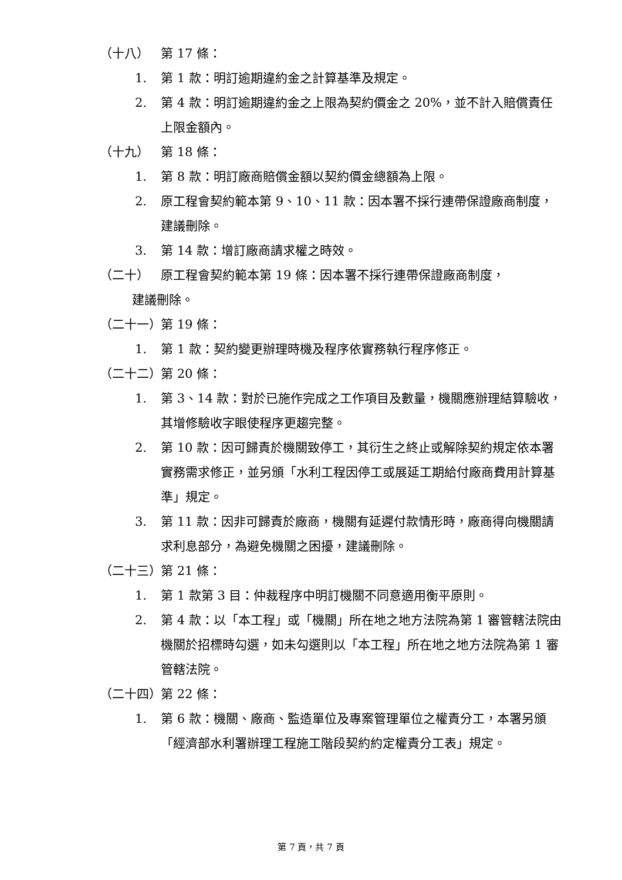（十八） 第 17 條：
1. 第 1 款：明訂逾期違約金之計算基準及規定。
2. 第 4 款：明訂逾期違約金之上限為契約價金之 20%，並不計入賠償責任上限金額內。
（十九） 第 18 條：
1. 第 8 款：明訂廠商賠償金額以契約價金總額為上限。
2. 原工程會契約範本第 9、10、11 款：因本署不採行連帶保證廠商制度，建議刪除。
3. 第 14 款：增訂廠商請求權之時效。
（二十） 原工程會契約範本第 19 條：因本署不採行連帶保證廠商制度，
建議刪除。
（二十一） 第 19 條：
1. 第 1 款：契約變更辦理時機及程序依實務執行程序修正。
（二十二） 第 20 條：
1. 第 3、14 款：對於已施作完成之工作項目及數量，機關應辦理結算驗收，其增修驗收字眼使程序更趨完整。
2. 第 10 款：因可歸責於機關致停工，其衍生之終止或解除契約規定依本署實務需求修正，並另頒「水利工程因停工或展延工期給付廠商費用計算基準」規定。
3. 第 11 款：因非可歸責於廠商，機關有延遲付款情形時，廠商得向機關請求利息部分，為避免機關之困擾，建議刪除。
（二十三） 第 21 條：
1. 第 1 款第 3 目：仲裁程序中明訂機關不同意適用衡平原則。
2. 第 4 款：以「本工程」或「機關」所在地之地方法院為第 1 審管轄法院由機關於招標時勾選，如未勾選則以「本工程」所在地之地方法院為第 1 審管轄法院。
（二十四） 第 22 條：
1. 第 6 款：機關、廠商、監造單位及專案管理單位之權責分工，本署另頒「經濟部水利署辦理工程施工階段契約約定權責分工表」規定。
第 7 頁，共 7 頁